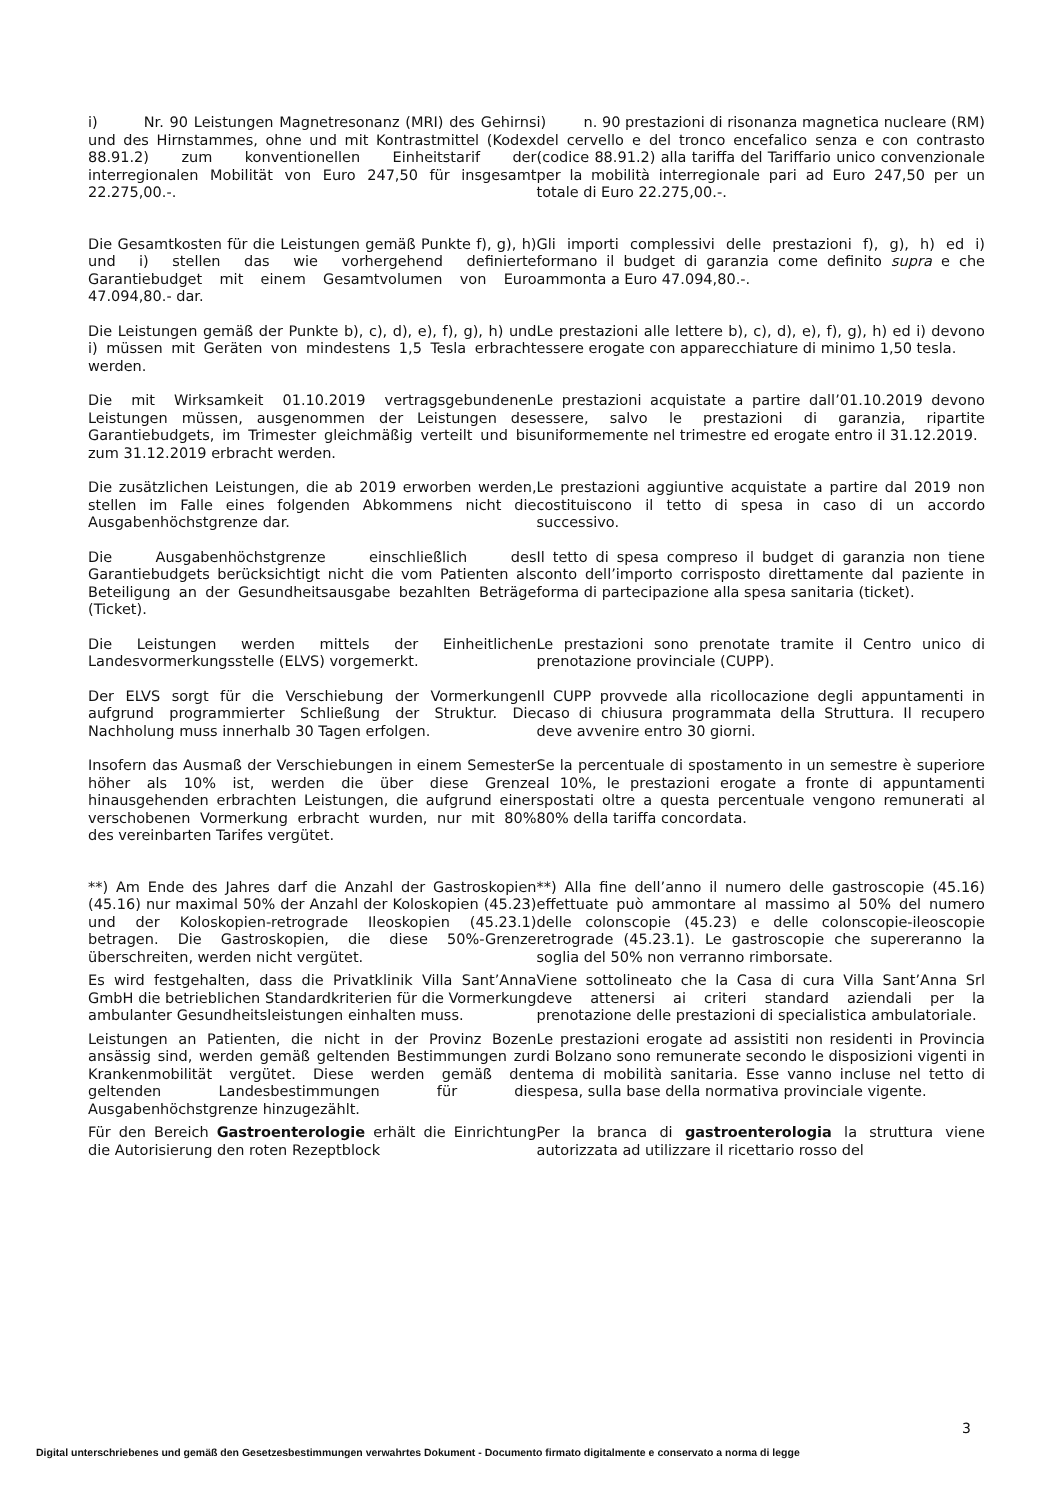i) Nr. 90 Leistungen Magnetresonanz (MRI) des Gehirns und des Hirnstammes, ohne und mit Kontrastmittel (Kodex 88.91.2) zum konventionellen Einheitstarif der interregionalen Mobilität von Euro 247,50 für insgesamt 22.275,00.-.
i) n. 90 prestazioni di risonanza magnetica nucleare (RM) del cervello e del tronco encefalico senza e con contrasto (codice 88.91.2) alla tariffa del Tariffario unico convenzionale per la mobilità interregionale pari ad Euro 247,50 per un totale di Euro 22.275,00.-.
Die Gesamtkosten für die Leistungen gemäß Punkte f), g), h) und i) stellen das wie vorhergehend definierte Garantiebudget mit einem Gesamtvolumen von Euro 47.094,80.- dar.
Gli importi complessivi delle prestazioni f), g), h) ed i) formano il budget di garanzia come definito supra e che ammonta a Euro 47.094,80.-.
Die Leistungen gemäß der Punkte b), c), d), e), f), g), h) und i) müssen mit Geräten von mindestens 1,5 Tesla erbracht werden.
Le prestazioni alle lettere b), c), d), e), f), g), h) ed i) devono essere erogate con apparecchiature di minimo 1,50 tesla.
Die mit Wirksamkeit 01.10.2019 vertragsgebundenen Leistungen müssen, ausgenommen der Leistungen des Garantiebudgets, im Trimester gleichmäßig verteilt und bis zum 31.12.2019 erbracht werden.
Le prestazioni acquistate a partire dall’01.10.2019 devono essere, salvo le prestazioni di garanzia, ripartite uniformemente nel trimestre ed erogate entro il 31.12.2019.
Die zusätzlichen Leistungen, die ab 2019 erworben werden, stellen im Falle eines folgenden Abkommens nicht die Ausgabenhöchstgrenze dar.
Le prestazioni aggiuntive acquistate a partire dal 2019 non costituiscono il tetto di spesa in caso di un accordo successivo.
Die Ausgabenhöchstgrenze einschließlich des Garantiebudgets berücksichtigt nicht die vom Patienten als Beteiligung an der Gesundheitsausgabe bezahlten Beträge (Ticket).
Il tetto di spesa compreso il budget di garanzia non tiene conto dell’importo corrisposto direttamente dal paziente in forma di partecipazione alla spesa sanitaria (ticket).
Die Leistungen werden mittels der Einheitlichen Landesvormerkungsstelle (ELVS) vorgemerkt.
Le prestazioni sono prenotate tramite il Centro unico di prenotazione provinciale (CUPP).
Der ELVS sorgt für die Verschiebung der Vormerkungen aufgrund programmierter Schließung der Struktur. Die Nachholung muss innerhalb 30 Tagen erfolgen.
Il CUPP provvede alla ricollocazione degli appuntamenti in caso di chiusura programmata della Struttura. Il recupero deve avvenire entro 30 giorni.
Insofern das Ausmaß der Verschiebungen in einem Semester höher als 10% ist, werden die über diese Grenze hinausgehenden erbrachten Leistungen, die aufgrund einer verschobenen Vormerkung erbracht wurden, nur mit 80% des vereinbarten Tarifes vergütet.
Se la percentuale di spostamento in un semestre è superiore al 10%, le prestazioni erogate a fronte di appuntamenti spostati oltre a questa percentuale vengono remunerati al 80% della tariffa concordata.
**) Am Ende des Jahres darf die Anzahl der Gastroskopien (45.16) nur maximal 50% der Anzahl der Koloskopien (45.23) und der Koloskopien-retrograde Ileoskopien (45.23.1) betragen. Die Gastroskopien, die diese 50%-Grenze überschreiten, werden nicht vergütet.
**) Alla fine dell’anno il numero delle gastroscopie (45.16) effettuate può ammontare al massimo al 50% del numero delle colonscopie (45.23) e delle colonscopie-ileoscopie retrograde (45.23.1). Le gastroscopie che supereranno la soglia del 50% non verranno rimborsate.
Es wird festgehalten, dass die Privatklinik Villa Sant’Anna GmbH die betrieblichen Standardkriterien für die Vormerkung ambulanter Gesundheitsleistungen einhalten muss.
Viene sottolineato che la Casa di cura Villa Sant’Anna Srl deve attenersi ai criteri standard aziendali per la prenotazione delle prestazioni di specialistica ambulatoriale.
Leistungen an Patienten, die nicht in der Provinz Bozen ansässig sind, werden gemäß geltenden Bestimmungen zur Krankenmobilität vergütet. Diese werden gemäß den geltenden Landesbestimmungen für die Ausgabenhöchstgrenze hinzugezählt.
Le prestazioni erogate ad assistiti non residenti in Provincia di Bolzano sono remunerate secondo le disposizioni vigenti in tema di mobilità sanitaria. Esse vanno incluse nel tetto di spesa, sulla base della normativa provinciale vigente.
Für den Bereich Gastroenterologie erhält die Einrichtung die Autorisierung den roten Rezeptblock
Per la branca di gastroenterologia la struttura viene autorizzata ad utilizzare il ricettario rosso del
3
Digital unterschriebenes und gemäß den Gesetzesbestimmungen verwahrtes Dokument - Documento firmato digitalmente e conservato a norma di legge